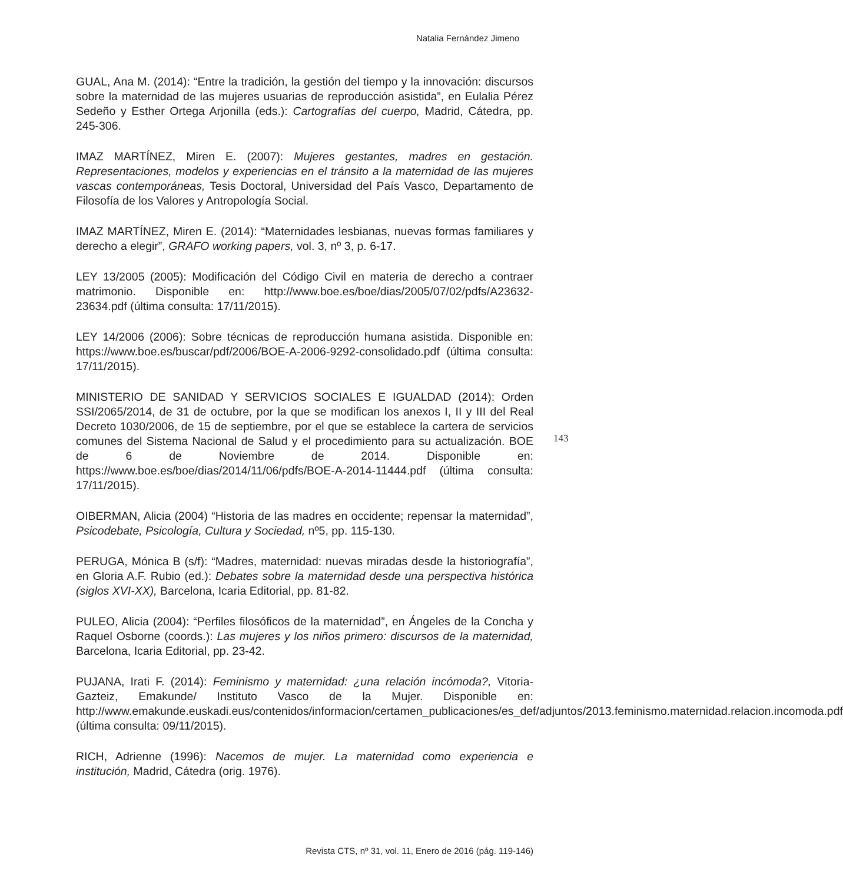Natalia Fernández Jimeno
GUAL, Ana M. (2014): “Entre la tradición, la gestión del tiempo y la innovación: discursos sobre la maternidad de las mujeres usuarias de reproducción asistida”, en Eulalia Pérez Sedeño y Esther Ortega Arjonilla (eds.): Cartografías del cuerpo, Madrid, Cátedra, pp. 245-306.
IMAZ MARTÍNEZ, Miren E. (2007): Mujeres gestantes, madres en gestación. Representaciones, modelos y experiencias en el tránsito a la maternidad de las mujeres vascas contemporáneas, Tesis Doctoral, Universidad del País Vasco, Departamento de Filosofía de los Valores y Antropología Social.
IMAZ MARTÍNEZ, Miren E. (2014): “Maternidades lesbianas, nuevas formas familiares y derecho a elegir”, GRAFO working papers, vol. 3, nº 3, p. 6-17.
LEY 13/2005 (2005): Modificación del Código Civil en materia de derecho a contraer matrimonio. Disponible en: http://www.boe.es/boe/dias/2005/07/02/pdfs/A23632-23634.pdf (última consulta: 17/11/2015).
LEY 14/2006 (2006): Sobre técnicas de reproducción humana asistida. Disponible en: https://www.boe.es/buscar/pdf/2006/BOE-A-2006-9292-consolidado.pdf (última consulta: 17/11/2015).
MINISTERIO DE SANIDAD Y SERVICIOS SOCIALES E IGUALDAD (2014): Orden SSI/2065/2014, de 31 de octubre, por la que se modifican los anexos I, II y III del Real Decreto 1030/2006, de 15 de septiembre, por el que se establece la cartera de servicios comunes del Sistema Nacional de Salud y el procedimiento para su actualización. BOE de 6 de Noviembre de 2014. Disponible en: https://www.boe.es/boe/dias/2014/11/06/pdfs/BOE-A-2014-11444.pdf (última consulta: 17/11/2015).
OIBERMAN, Alicia (2004) “Historia de las madres en occidente; repensar la maternidad”, Psicodebate, Psicología, Cultura y Sociedad, nº5, pp. 115-130.
PERUGA, Mónica B (s/f): “Madres, maternidad: nuevas miradas desde la historiografía”, en Gloria A.F. Rubio (ed.): Debates sobre la maternidad desde una perspectiva histórica (siglos XVI-XX), Barcelona, Icaria Editorial, pp. 81-82.
PULEO, Alicia (2004): “Perfiles filosóficos de la maternidad”, en Ángeles de la Concha y Raquel Osborne (coords.): Las mujeres y los niños primero: discursos de la maternidad, Barcelona, Icaria Editorial, pp. 23-42.
PUJANA, Irati F. (2014): Feminismo y maternidad: ¿una relación incómoda?, Vitoria-Gazteiz, Emakunde/ Instituto Vasco de la Mujer. Disponible en: http://www.emakunde.euskadi.eus/contenidos/informacion/certamen_publicaciones/es_def/adjuntos/2013.feminismo.maternidad.relacion.incomoda.pdf (última consulta: 09/11/2015).
RICH, Adrienne (1996): Nacemos de mujer. La maternidad como experiencia e institución, Madrid, Cátedra (orig. 1976).
143
Revista CTS, nº 31, vol. 11, Enero de 2016 (pág. 119-146)